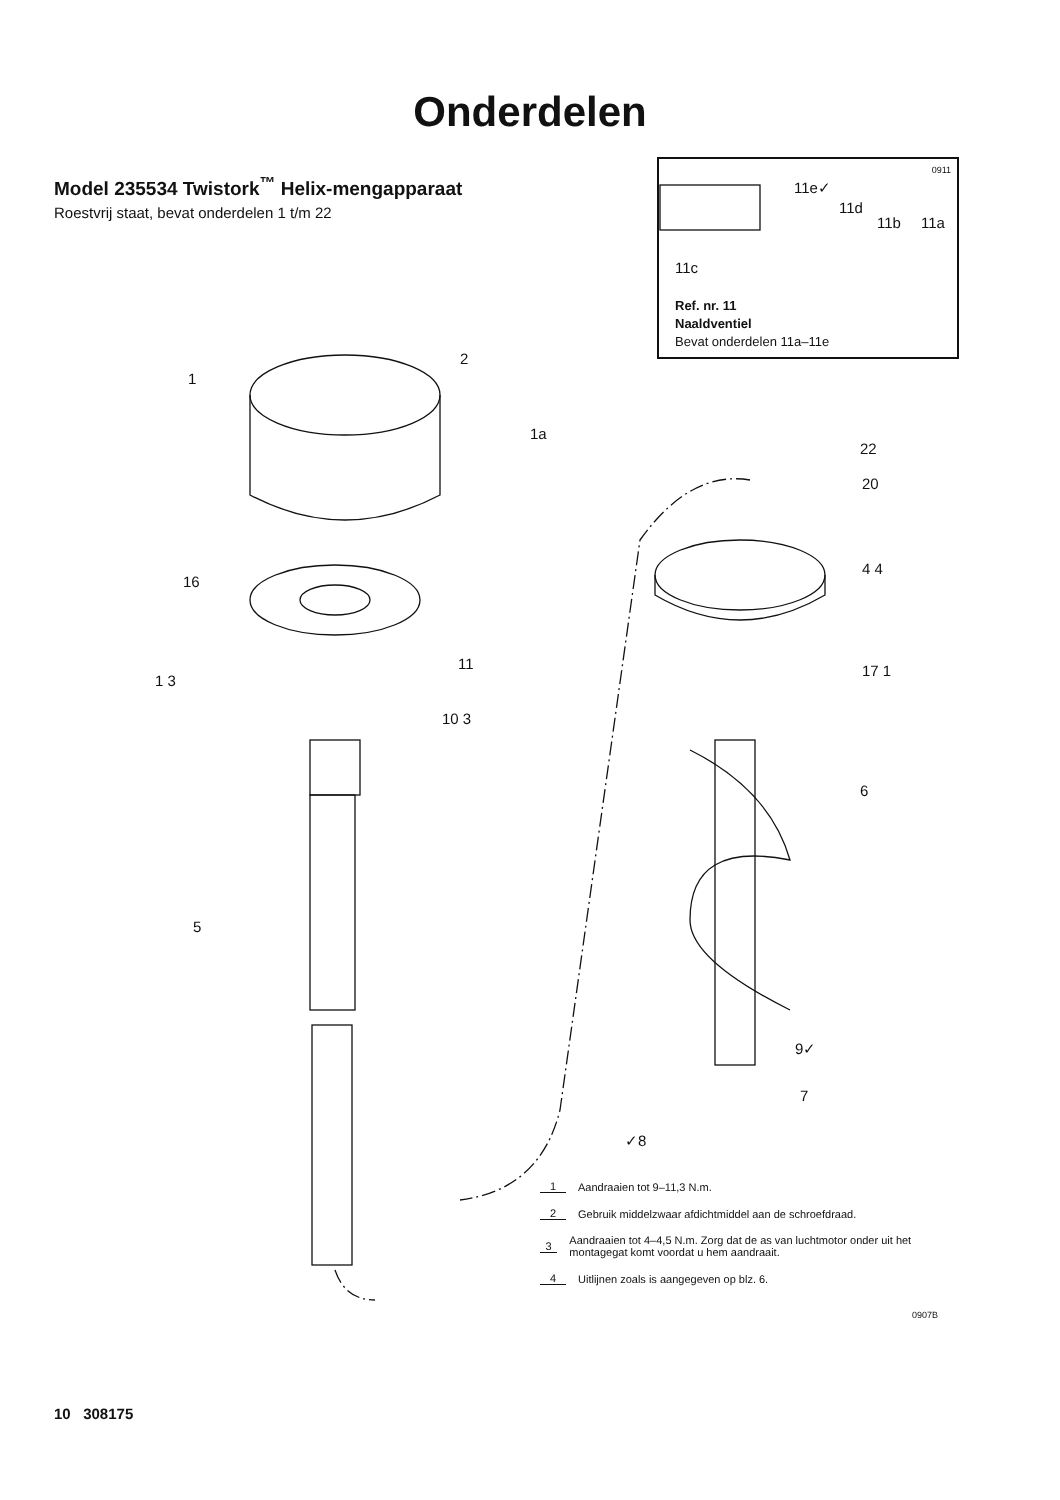Onderdelen
Model 235534 Twistork<sup>™</sup> Helix-mengapparaat
Roestvrij staat, bevat onderdelen 1 t/m 22
0911
11e✓
11d
11b 11a
11c
Ref. nr. 11
Naaldventiel
Bevat onderdelen 11a–11e
1
2
1a
16
11
1 3
10 3
5
22
20
4 4
17 1
6
9✓
7
✓8
1 Aandraaien tot 9–11,3 N.m.
2 Gebruik middelzwaar afdichtmiddel aan de schroefdraad.
3 Aandraaien tot 4–4,5 N.m. Zorg dat de as van luchtmotor onder uit het montagegat komt voordat u hem aandraait.
4 Uitlijnen zoals is aangegeven op blz. 6.
0907B
10 308175